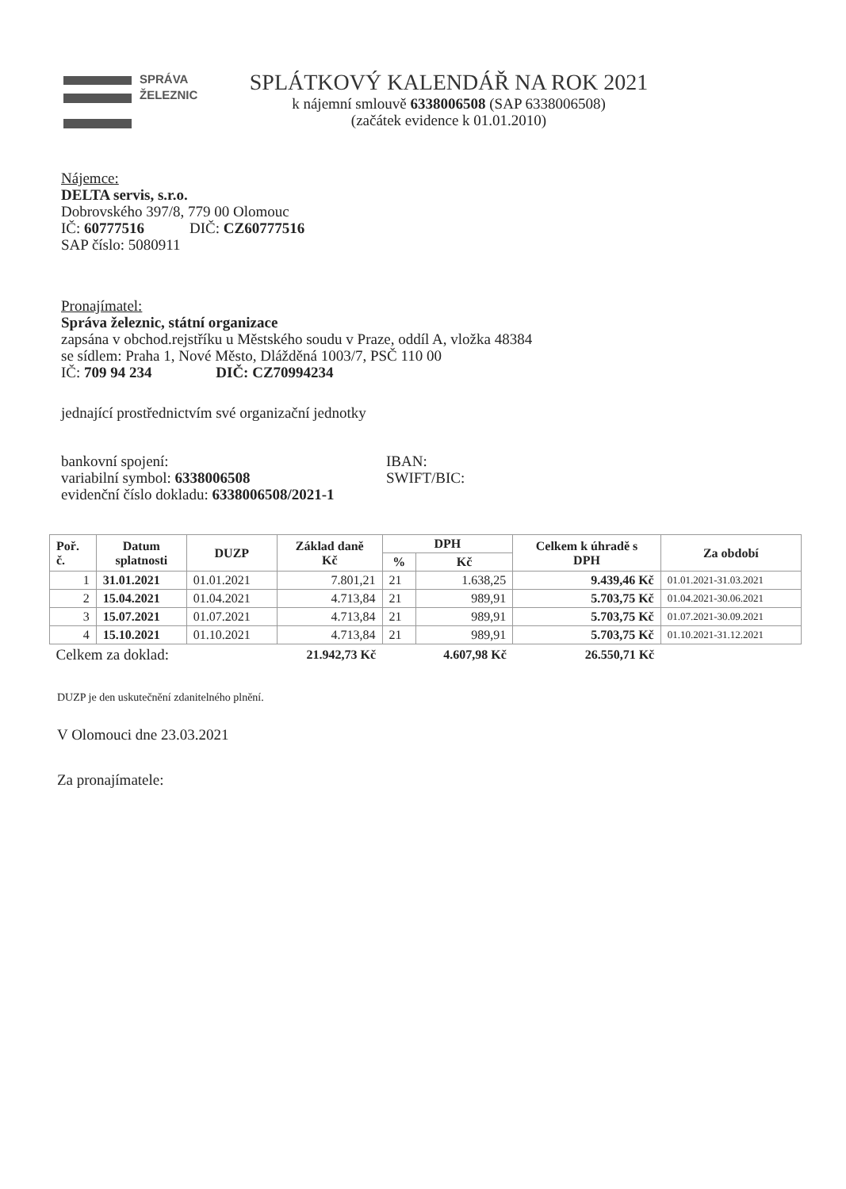SPRÁVA
ŽELEZNIC
SPLÁTKOVÝ KALENDÁŘ NA ROK 2021
k nájemní smlouvě 6338006508 (SAP 6338006508)
(začátek evidence k 01.01.2010)
Nájemce:
DELTA servis, s.r.o.
Dobrovského 397/8, 779 00 Olomouc
IČ: 60777516 DIČ: CZ60777516
SAP číslo: 5080911
Pronajímatel:
Správa železnic, státní organizace
zapsána v obchod.rejstříku u Městského soudu v Praze, oddíl A, vložka 48384
se sídlem: Praha 1, Nové Město, Dlážděná 1003/7, PSČ 110 00
IČ: 709 94 234 DIČ: CZ70994234
jednající prostřednictvím své organizační jednotky
bankovní spojení:
variabilní symbol: 6338006508
evidenční číslo dokladu: 6338006508/2021-1
IBAN:
SWIFT/BIC:
| Poř. č. | Datum splatnosti | DUZP | Základ daně Kč | DPH | | Celkem k úhradě s DPH | Za období |
| --- | --- | --- | --- | --- | --- | --- | --- |
| | | | | % | Kč | | |
| 1 | 31.01.2021 | 01.01.2021 | 7.801,21 | 21 | 1.638,25 | 9.439,46 Kč | 01.01.2021-31.03.2021 |
| 2 | 15.04.2021 | 01.04.2021 | 4.713,84 | 21 | 989,91 | 5.703,75 Kč | 01.04.2021-30.06.2021 |
| 3 | 15.07.2021 | 01.07.2021 | 4.713,84 | 21 | 989,91 | 5.703,75 Kč | 01.07.2021-30.09.2021 |
| 4 | 15.10.2021 | 01.10.2021 | 4.713,84 | 21 | 989,91 | 5.703,75 Kč | 01.10.2021-31.12.2021 |
| Celkem za doklad: | | | 21.942,73 Kč | | 4.607,98 Kč | 26.550,71 Kč | |
DUZP je den uskutečnění zdanitelného plnění.
V Olomouci dne 23.03.2021
Za pronajímatele: